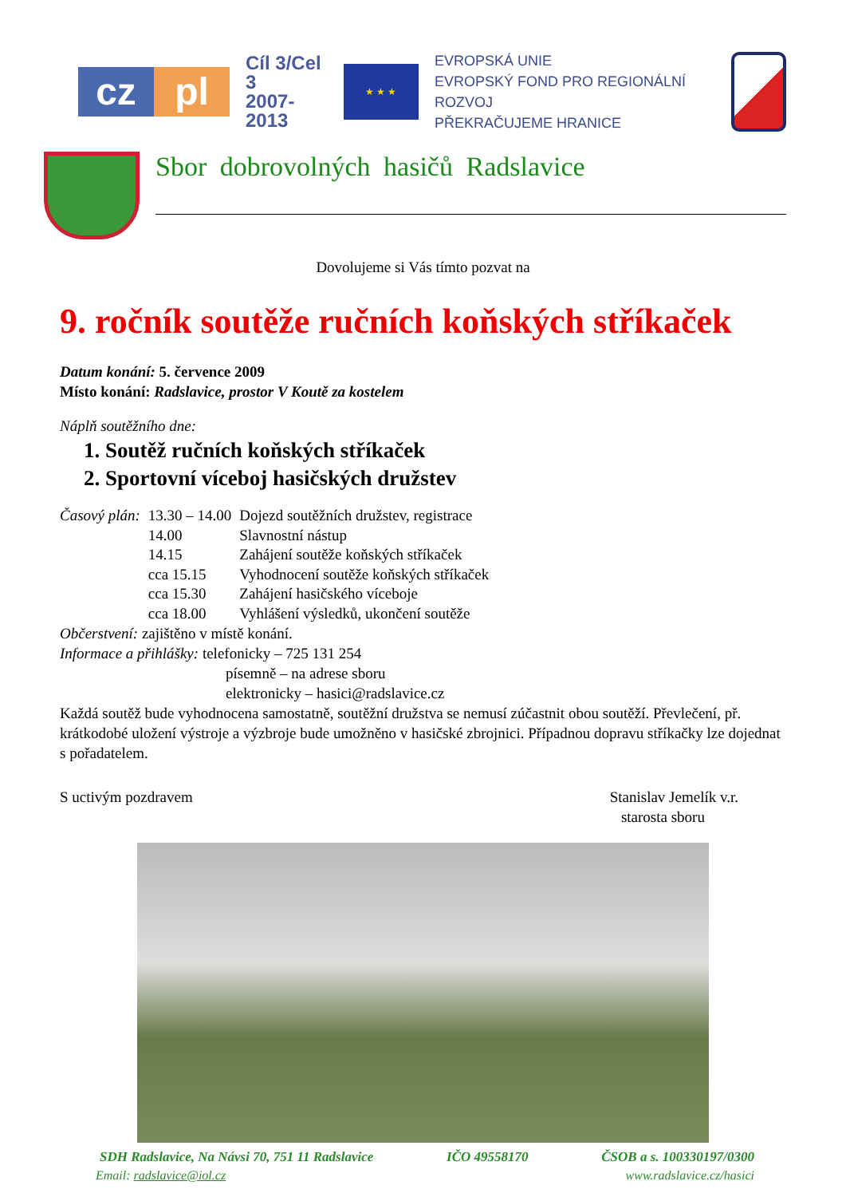cz pl
Cíl 3/Cel 3
2007-2013
★ ★ ★
EVROPSKÁ UNIE
EVROPSKÝ FOND PRO REGIONÁLNÍ ROZVOJ
PŘEKRAČUJEME HRANICE
Sbor dobrovolných hasičů Radslavice
Dovolujeme si Vás tímto pozvat na
9. ročník soutěže ručních koňských stříkaček
Datum konání: 5. července 2009
Místo konání: Radslavice, prostor V Koutě za kostelem
Náplň soutěžního dne:
1. Soutěž ručních koňských stříkaček
2. Sportovní víceboj hasičských družstev
| Časový plán: | 13.30 – 14.00 | Dojezd soutěžních družstev, registrace |
| | 14.00 | Slavnostní nástup |
| | 14.15 | Zahájení soutěže koňských stříkaček |
| | cca 15.15 | Vyhodnocení soutěže koňských stříkaček |
| | cca 15.30 | Zahájení hasičského víceboje |
| | cca 18.00 | Vyhlášení výsledků, ukončení soutěže |
Občerstvení: zajištěno v místě konání.
Informace a přihlášky: telefonicky – 725 131 254
písemně – na adrese sboru
elektronicky – hasici@radslavice.cz
Každá soutěž bude vyhodnocena samostatně, soutěžní družstva se nemusí zúčastnit obou soutěží. Převlečení, př. krátkodobé uložení výstroje a výzbroje bude umožněno v hasičské zbrojnici. Případnou dopravu stříkačky lze dojednat s pořadatelem.
S uctivým pozdravem Stanislav Jemelík v.r.
starosta sboru
SDH Radslavice, Na Návsi 70, 751 11 Radslavice IČO 49558170 ČSOB a s. 100330197/0300
Email: radslavice@iol.cz www.radslavice.cz/hasici